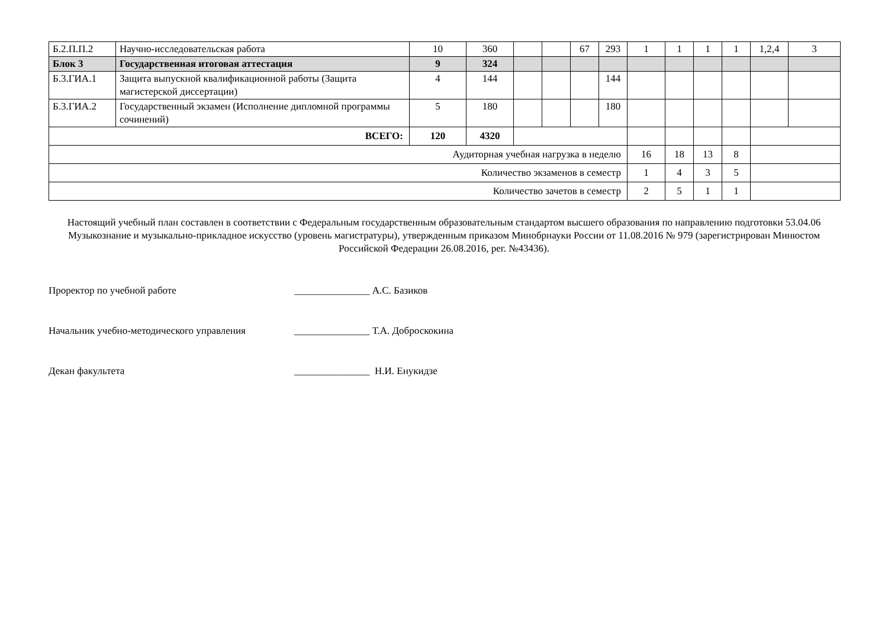| Б.2.П.П.2 | Научно-исследовательская работа | 10 | 360 | | | 67 | 293 | 1 | 1 | 1 | 1 | 1,2,4 | 3 |
| Блок 3 | Государственная итоговая аттестация | 9 | 324 | | | | | | | | | | |
| Б.3.ГИА.1 | Защита выпускной квалификационной работы (Защита магистерской диссертации) | 4 | 144 | | | | 144 | | | | | | |
| Б.3.ГИА.2 | Государственный экзамен (Исполнение дипломной программы сочинений) | 5 | 180 | | | | 180 | | | | | | |
| ВСЕГО: | | 120 | 4320 | | | | | | | | | | |
| Аудиторная учебная нагрузка в неделю | | | | | | | | 16 | 18 | 13 | 8 | | |
| Количество экзаменов в семестр | | | | | | | | 1 | 4 | 3 | 5 | | |
| Количество зачетов в семестр | | | | | | | | 2 | 5 | 1 | 1 | | |
Настоящий учебный план составлен в соответствии с Федеральным государственным образовательным стандартом высшего образования по направлению подготовки 53.04.06 Музыкознание и музыкально-прикладное искусство (уровень магистратуры), утвержденным приказом Минобрнауки России от 11.08.2016 № 979 (зарегистрирован Минюстом Российской Федерации 26.08.2016, рег. №43436).
Проректор по учебной работе _______________ А.С. Базиков
Начальник учебно-методического управления
_______________ Т.А. Доброскокина
Декан факультета _______________ Н.И. Енукидзе